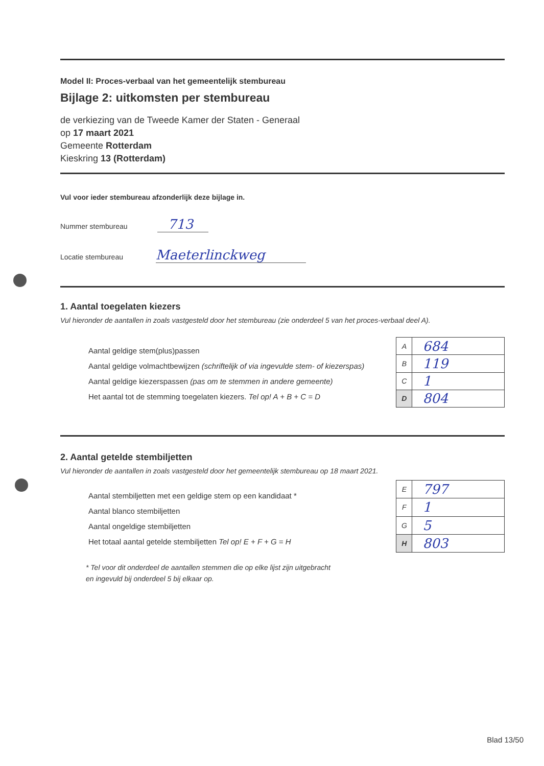Model II: Proces-verbaal van het gemeentelijk stembureau
Bijlage 2: uitkomsten per stembureau
de verkiezing van de Tweede Kamer der Staten - Generaal
op 17 maart 2021
Gemeente Rotterdam
Kieskring 13 (Rotterdam)
Vul voor ieder stembureau afzonderlijk deze bijlage in.
Nummer stembureau 713
Locatie stembureau Maeterlinckweg
1. Aantal toegelaten kiezers
Vul hieronder de aantallen in zoals vastgesteld door het stembureau (zie onderdeel 5 van het proces-verbaal deel A).
Aantal geldige stem(plus)passen
Aantal geldige volmachtbewijzen (schriftelijk of via ingevulde stem- of kiezerspas)
Aantal geldige kiezerspassen (pas om te stemmen in andere gemeente)
Het aantal tot de stemming toegelaten kiezers. Tel op! A + B + C = D
| A | 684 |
| B | 119 |
| C | 1 |
| D | 804 |
2. Aantal getelde stembiljetten
Vul hieronder de aantallen in zoals vastgesteld door het gemeentelijk stembureau op 18 maart 2021.
Aantal stembiljetten met een geldige stem op een kandidaat *
Aantal blanco stembiljetten
Aantal ongeldige stembiljetten
Het totaal aantal getelde stembiljetten Tel op! E + F + G = H
| E | 797 |
| F | 1 |
| G | 5 |
| H | 803 |
* Tel voor dit onderdeel de aantallen stemmen die op elke lijst zijn uitgebracht
en ingevuld bij onderdeel 5 bij elkaar op.
Blad 13/50